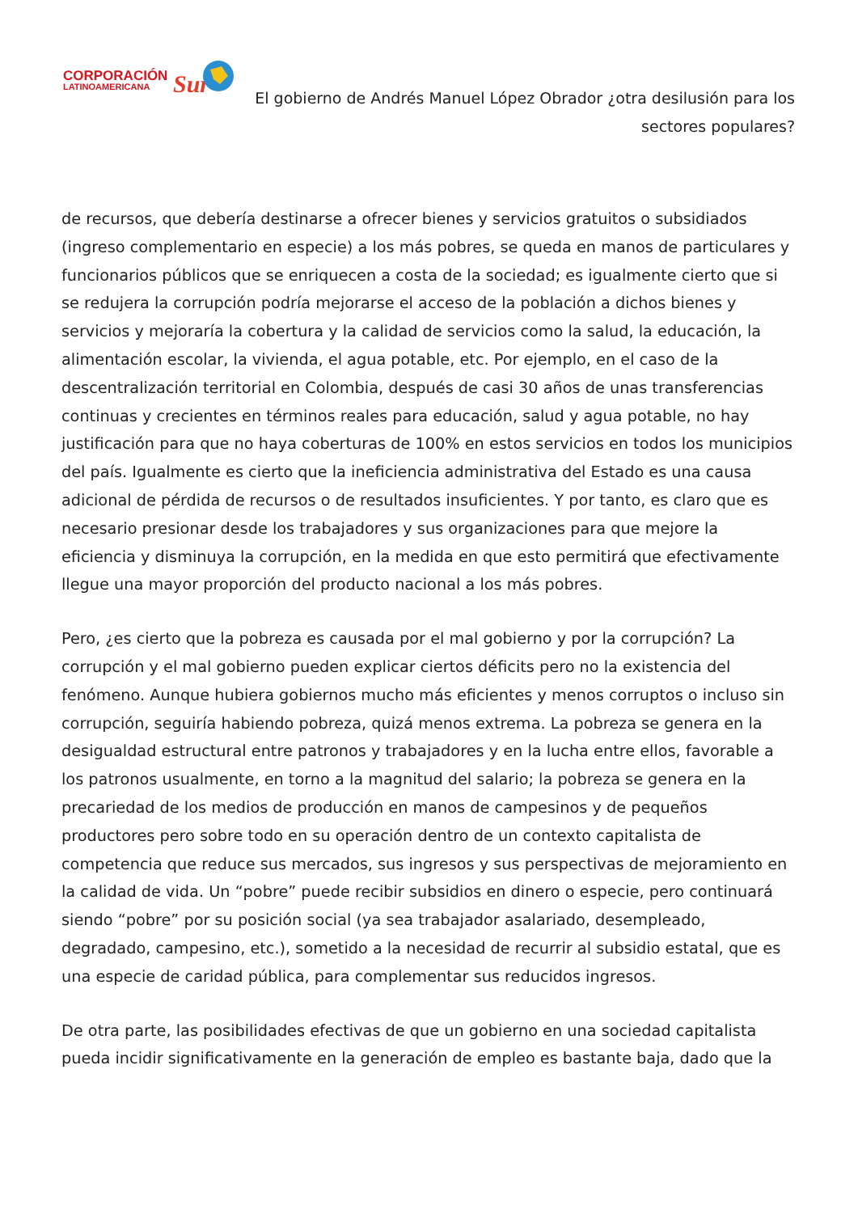CORPORACIÓN
LATINOAMERICANA
Sur
El gobierno de Andrés Manuel López Obrador ¿otra desilusión para los sectores populares?
de recursos, que debería destinarse a ofrecer bienes y servicios gratuitos o subsidiados (ingreso complementario en especie) a los más pobres, se queda en manos de particulares y funcionarios públicos que se enriquecen a costa de la sociedad; es igualmente cierto que si se redujera la corrupción podría mejorarse el acceso de la población a dichos bienes y servicios y mejoraría la cobertura y la calidad de servicios como la salud, la educación, la alimentación escolar, la vivienda, el agua potable, etc. Por ejemplo, en el caso de la descentralización territorial en Colombia, después de casi 30 años de unas transferencias continuas y crecientes en términos reales para educación, salud y agua potable, no hay justificación para que no haya coberturas de 100% en estos servicios en todos los municipios del país. Igualmente es cierto que la ineficiencia administrativa del Estado es una causa adicional de pérdida de recursos o de resultados insuficientes. Y por tanto, es claro que es necesario presionar desde los trabajadores y sus organizaciones para que mejore la eficiencia y disminuya la corrupción, en la medida en que esto permitirá que efectivamente llegue una mayor proporción del producto nacional a los más pobres.
Pero, ¿es cierto que la pobreza es causada por el mal gobierno y por la corrupción? La corrupción y el mal gobierno pueden explicar ciertos déficits pero no la existencia del fenómeno. Aunque hubiera gobiernos mucho más eficientes y menos corruptos o incluso sin corrupción, seguiría habiendo pobreza, quizá menos extrema. La pobreza se genera en la desigualdad estructural entre patronos y trabajadores y en la lucha entre ellos, favorable a los patronos usualmente, en torno a la magnitud del salario; la pobreza se genera en la precariedad de los medios de producción en manos de campesinos y de pequeños productores pero sobre todo en su operación dentro de un contexto capitalista de competencia que reduce sus mercados, sus ingresos y sus perspectivas de mejoramiento en la calidad de vida. Un “pobre” puede recibir subsidios en dinero o especie, pero continuará siendo “pobre” por su posición social (ya sea trabajador asalariado, desempleado, degradado, campesino, etc.), sometido a la necesidad de recurrir al subsidio estatal, que es una especie de caridad pública, para complementar sus reducidos ingresos.
De otra parte, las posibilidades efectivas de que un gobierno en una sociedad capitalista pueda incidir significativamente en la generación de empleo es bastante baja, dado que la